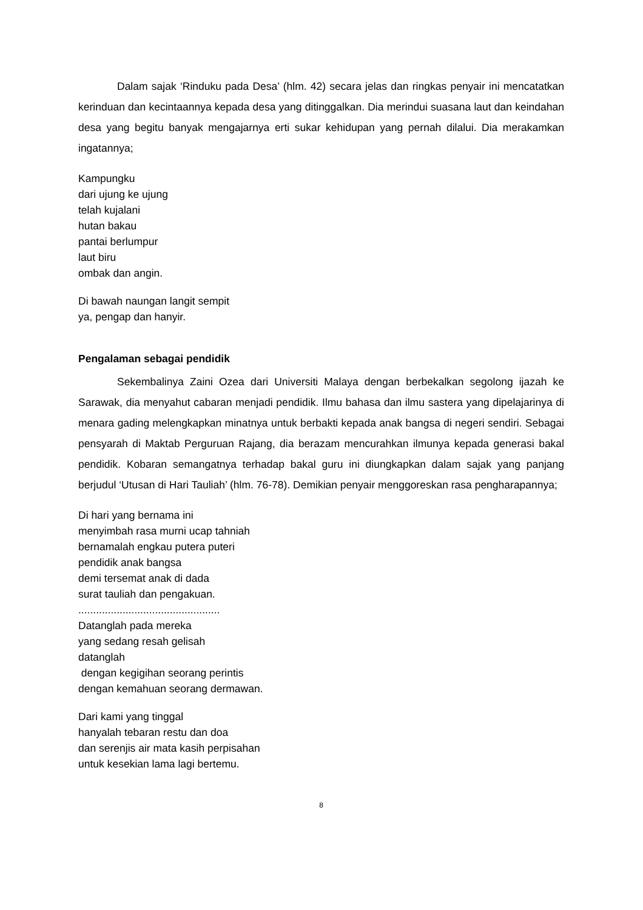Dalam sajak ‘Rinduku pada Desa’ (hlm. 42) secara jelas dan ringkas penyair ini mencatatkan kerinduan dan kecintaannya kepada desa yang ditinggalkan. Dia merindui suasana laut dan keindahan desa yang begitu banyak mengajarnya erti sukar kehidupan yang pernah dilalui. Dia merakamkan ingatannya;
Kampungku
dari ujung ke ujung
telah kujalani
hutan bakau
pantai berlumpur
laut biru
ombak dan angin.
Di bawah naungan langit sempit
ya, pengap dan hanyir.
Pengalaman sebagai pendidik
Sekembalinya Zaini Ozea dari Universiti Malaya dengan berbekalkan segolong ijazah ke Sarawak, dia menyahut cabaran menjadi pendidik. Ilmu bahasa dan ilmu sastera yang dipelajarinya di menara gading melengkapkan minatnya untuk berbakti kepada anak bangsa di negeri sendiri. Sebagai pensyarah di Maktab Perguruan Rajang, dia berazam mencurahkan ilmunya kepada generasi bakal pendidik. Kobaran semangatnya terhadap bakal guru ini diungkapkan dalam sajak yang panjang berjudul ‘Utusan di Hari Tauliah’ (hlm. 76-78). Demikian penyair menggoreskan rasa pengharapannya;
Di hari yang bernama ini
menyimbah rasa murni ucap tahniah
bernamalah engkau putera puteri
pendidik anak bangsa
demi tersemat anak di dada
surat tauliah dan pengakuan.
................................................
Datanglah pada mereka
yang sedang resah gelisah
datanglah
dengan kegigihan seorang perintis
dengan kemahuan seorang dermawan.
Dari kami yang tinggal
hanyalah tebaran restu dan doa
dan serenjis air mata kasih perpisahan
untuk kesekian lama lagi bertemu.
8